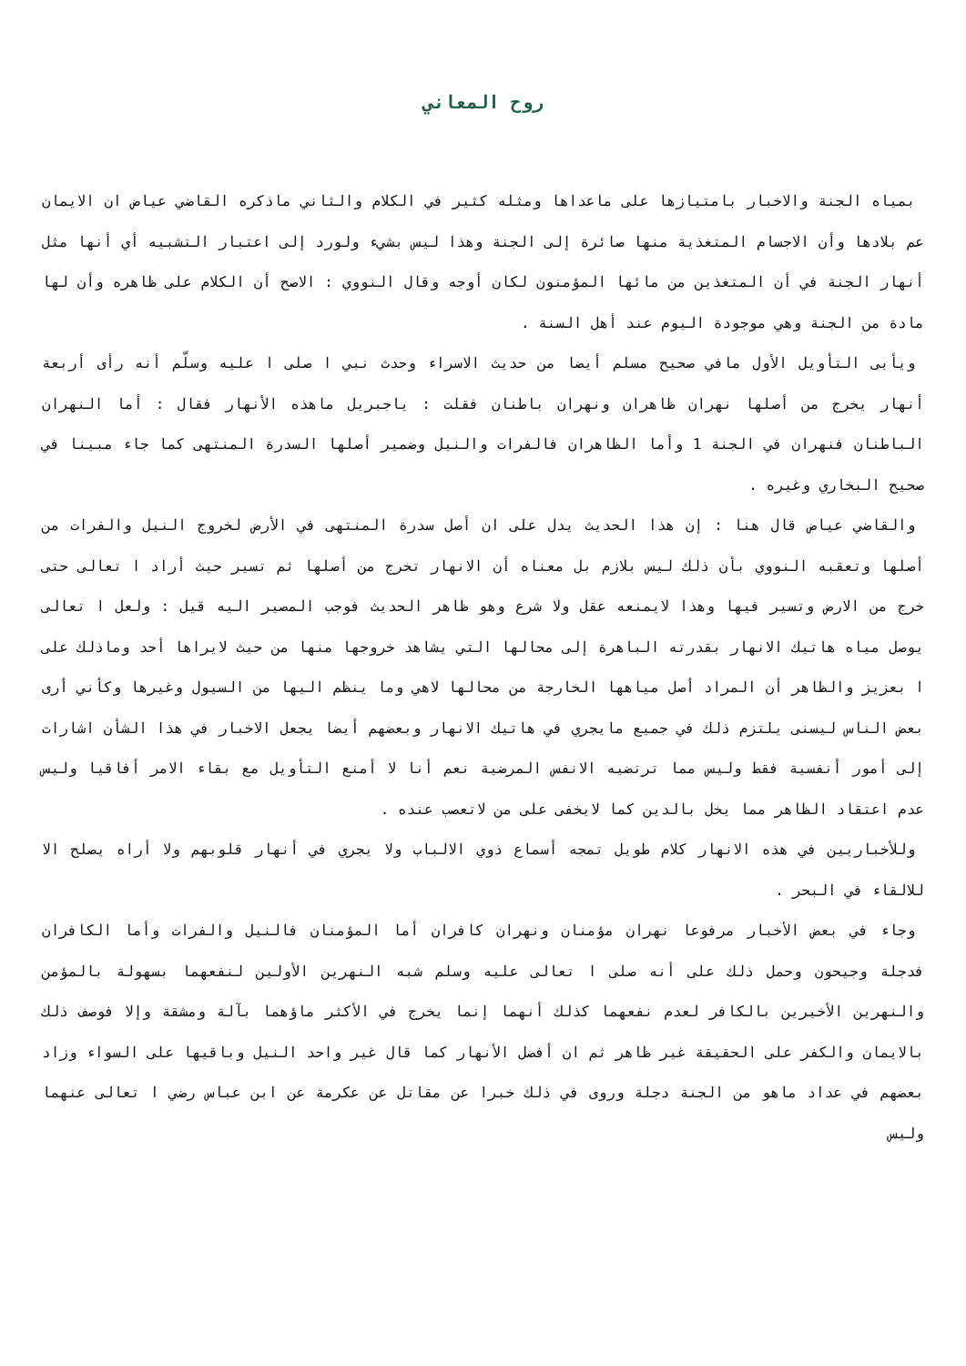روح المعاني
بمياه الجنة والاخبار بامتيازها على ماعداها ومثله كثير في الكلام والثاني ماذكره القاضي عياض ان الايمان عم بلادها وأن الاجسام المتغذية منها صائرة إلى الجنة وهذا ليس بشيء ولورد إلى اعتبار التشبيه أي أنها مثل أنهار الجنة في أن المتغذين من مائها المؤمنون لكان أوجه وقال النووي : الاصح أن الكلام على ظاهره وأن لها مادة من الجنة وهي موجودة اليوم عند أهل السنة .
ويأبى التأويل الأول مافي صحيح مسلم أيضا من حديث الاسراء وحدث نبي ا صلى ا عليه وسلّم أنه رأى أربعة أنهار يخرج من أصلها نهران ظاهران ونهران باطنان فقلت : ياجبريل ماهذه الأنهار فقال : أما النهران الباطنان فنهران في الجنة 1 وأما الظاهران فالفرات والنيل وضمير أصلها السدرة المنتهى كما جاء مبينا في صحيح البخاري وغيره .
والقاضي عياض قال هنا : إن هذا الحديث يدل على ان أصل سدرة المنتهى في الأرض لخروج النيل والفرات من أصلها وتعقبه النووي بأن ذلك ليس بلازم بل معناه أن الانهار تخرج من أصلها ثم تسير حيث أراد ا تعالى حتى خرج من الارض وتسير فيها وهذا لايمنعه عقل ولا شرع وهو ظاهر الحديث فوجب المصير اليه قيل : ولعل ا تعالى يوصل مياه هاتيك الانهار بقدرته الباهرة إلى محالها التي يشاهد خروجها منها من حيث لايراها أحد وماذلك على ا بعزيز والظاهر أن المراد أصل مياهها الخارجة من محالها لاهي وما ينظم اليها من السيول وغيرها وكأني أرى بعض الناس ليسنى يلتزم ذلك في جميع مايجري في هاتيك الانهار وبعضهم أيضا يجعل الاخبار في هذا الشأن اشارات إلى أمور أنفسية فقط وليس مما ترتضيه الانفس المرضية نعم أنا لا أمنع التأويل مع بقاء الامر أفاقيا وليس عدم اعتقاد الظاهر مما يخل بالدين كما لايخفى على من لاتعصب عنده .
وللأخباريين في هذه الانهار كلام طويل تمجه أسماع ذوي الالباب ولا يجري في أنهار قلوبهم ولا أراه يصلح الا للالقاء في البحر .
وجاء في بعض الأخبار مرفوعا نهران مؤمنان ونهران كافران أما المؤمنان فالنيل والفرات وأما الكافران فدجلة وجيحون وحمل ذلك على أنه صلى ا تعالى عليه وسلم شبه النهرين الأولين لنفعهما بسهولة بالمؤمن والنهرين الأخيرين بالكافر لعدم نفعهما كذلك أنهما إنما يخرج في الأكثر ماؤهما بآلة ومشقة وإلا فوصف ذلك بالايمان والكفر على الحقيقة غير ظاهر ثم ان أفضل الأنهار كما قال غير واحد النيل وباقيها على السواء وزاد بعضهم في عداد ماهو من الجنة دجلة وروى في ذلك خبرا عن مقاتل عن عكرمة عن ابن عباس رضي ا تعالى عنهما وليس